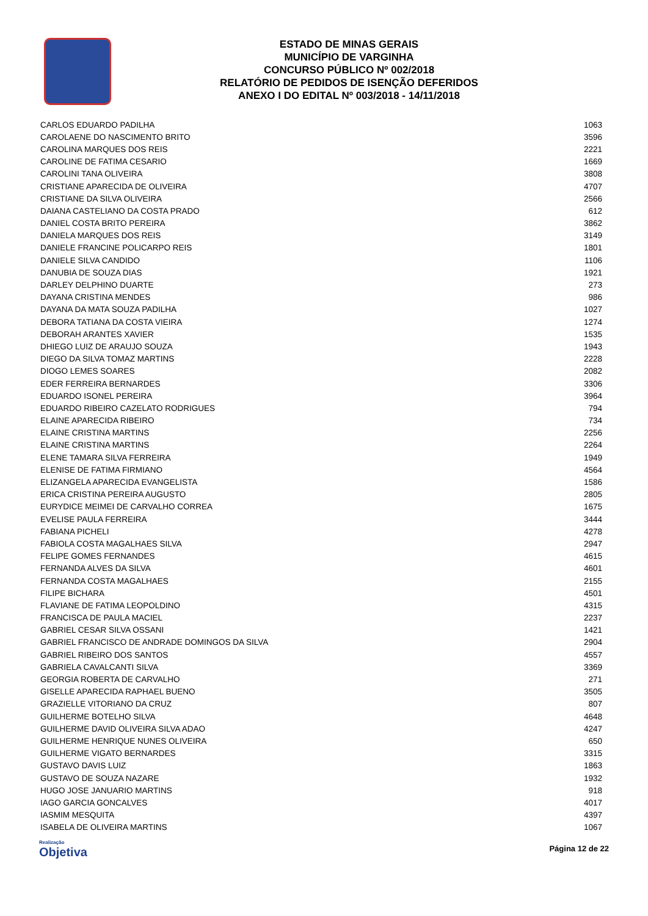ESTADO DE MINAS GERAIS
MUNICÍPIO DE VARGINHA
CONCURSO PÚBLICO Nº 002/2018
RELATÓRIO DE PEDIDOS DE ISENÇÃO DEFERIDOS
ANEXO I DO EDITAL Nº 003/2018 - 14/11/2018
| CARLOS EDUARDO PADILHA | 1063 |
| CAROLAENE DO NASCIMENTO BRITO | 3596 |
| CAROLINA MARQUES DOS REIS | 2221 |
| CAROLINE DE FATIMA CESARIO | 1669 |
| CAROLINI TANA OLIVEIRA | 3808 |
| CRISTIANE APARECIDA DE OLIVEIRA | 4707 |
| CRISTIANE DA SILVA OLIVEIRA | 2566 |
| DAIANA CASTELIANO DA COSTA PRADO | 612 |
| DANIEL COSTA BRITO PEREIRA | 3862 |
| DANIELA MARQUES DOS REIS | 3149 |
| DANIELE FRANCINE POLICARPO REIS | 1801 |
| DANIELE SILVA CANDIDO | 1106 |
| DANUBIA DE SOUZA DIAS | 1921 |
| DARLEY DELPHINO DUARTE | 273 |
| DAYANA CRISTINA MENDES | 986 |
| DAYANA DA MATA SOUZA PADILHA | 1027 |
| DEBORA TATIANA DA COSTA VIEIRA | 1274 |
| DEBORAH ARANTES XAVIER | 1535 |
| DHIEGO LUIZ DE ARAUJO SOUZA | 1943 |
| DIEGO DA SILVA TOMAZ MARTINS | 2228 |
| DIOGO LEMES SOARES | 2082 |
| EDER FERREIRA BERNARDES | 3306 |
| EDUARDO ISONEL PEREIRA | 3964 |
| EDUARDO RIBEIRO CAZELATO RODRIGUES | 794 |
| ELAINE APARECIDA RIBEIRO | 734 |
| ELAINE CRISTINA MARTINS | 2256 |
| ELAINE CRISTINA MARTINS | 2264 |
| ELENE TAMARA SILVA FERREIRA | 1949 |
| ELENISE DE FATIMA FIRMIANO | 4564 |
| ELIZANGELA APARECIDA EVANGELISTA | 1586 |
| ERICA CRISTINA PEREIRA AUGUSTO | 2805 |
| EURYDICE MEIMEI DE CARVALHO CORREA | 1675 |
| EVELISE PAULA FERREIRA | 3444 |
| FABIANA PICHELI | 4278 |
| FABIOLA COSTA MAGALHAES SILVA | 2947 |
| FELIPE GOMES FERNANDES | 4615 |
| FERNANDA ALVES DA SILVA | 4601 |
| FERNANDA COSTA MAGALHAES | 2155 |
| FILIPE BICHARA | 4501 |
| FLAVIANE DE FATIMA LEOPOLDINO | 4315 |
| FRANCISCA DE PAULA MACIEL | 2237 |
| GABRIEL CESAR SILVA OSSANI | 1421 |
| GABRIEL FRANCISCO DE ANDRADE DOMINGOS DA SILVA | 2904 |
| GABRIEL RIBEIRO DOS SANTOS | 4557 |
| GABRIELA CAVALCANTI SILVA | 3369 |
| GEORGIA ROBERTA DE CARVALHO | 271 |
| GISELLE APARECIDA RAPHAEL BUENO | 3505 |
| GRAZIELLE VITORIANO DA CRUZ | 807 |
| GUILHERME BOTELHO SILVA | 4648 |
| GUILHERME DAVID OLIVEIRA SILVA ADAO | 4247 |
| GUILHERME HENRIQUE NUNES OLIVEIRA | 650 |
| GUILHERME VIGATO BERNARDES | 3315 |
| GUSTAVO DAVIS LUIZ | 1863 |
| GUSTAVO DE SOUZA NAZARE | 1932 |
| HUGO JOSE JANUARIO MARTINS | 918 |
| IAGO GARCIA GONCALVES | 4017 |
| IASMIM MESQUITA | 4397 |
| ISABELA DE OLIVEIRA MARTINS | 1067 |
Realização
Objetiva
Página 12 de 22